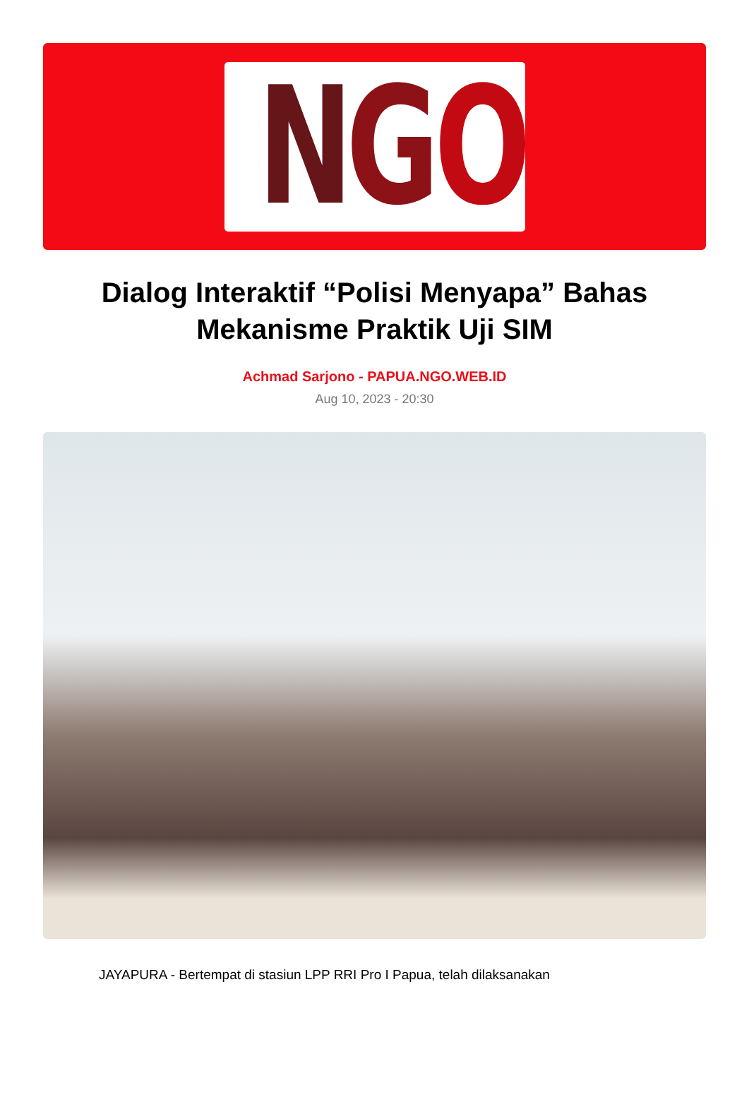N G O
Dialog Interaktif “Polisi Menyapa” Bahas Mekanisme Praktik Uji SIM
Achmad Sarjono - PAPUA.NGO.WEB.ID
Aug 10, 2023 - 20:30
JAYAPURA - Bertempat di stasiun LPP RRI Pro I Papua, telah dilaksanakan